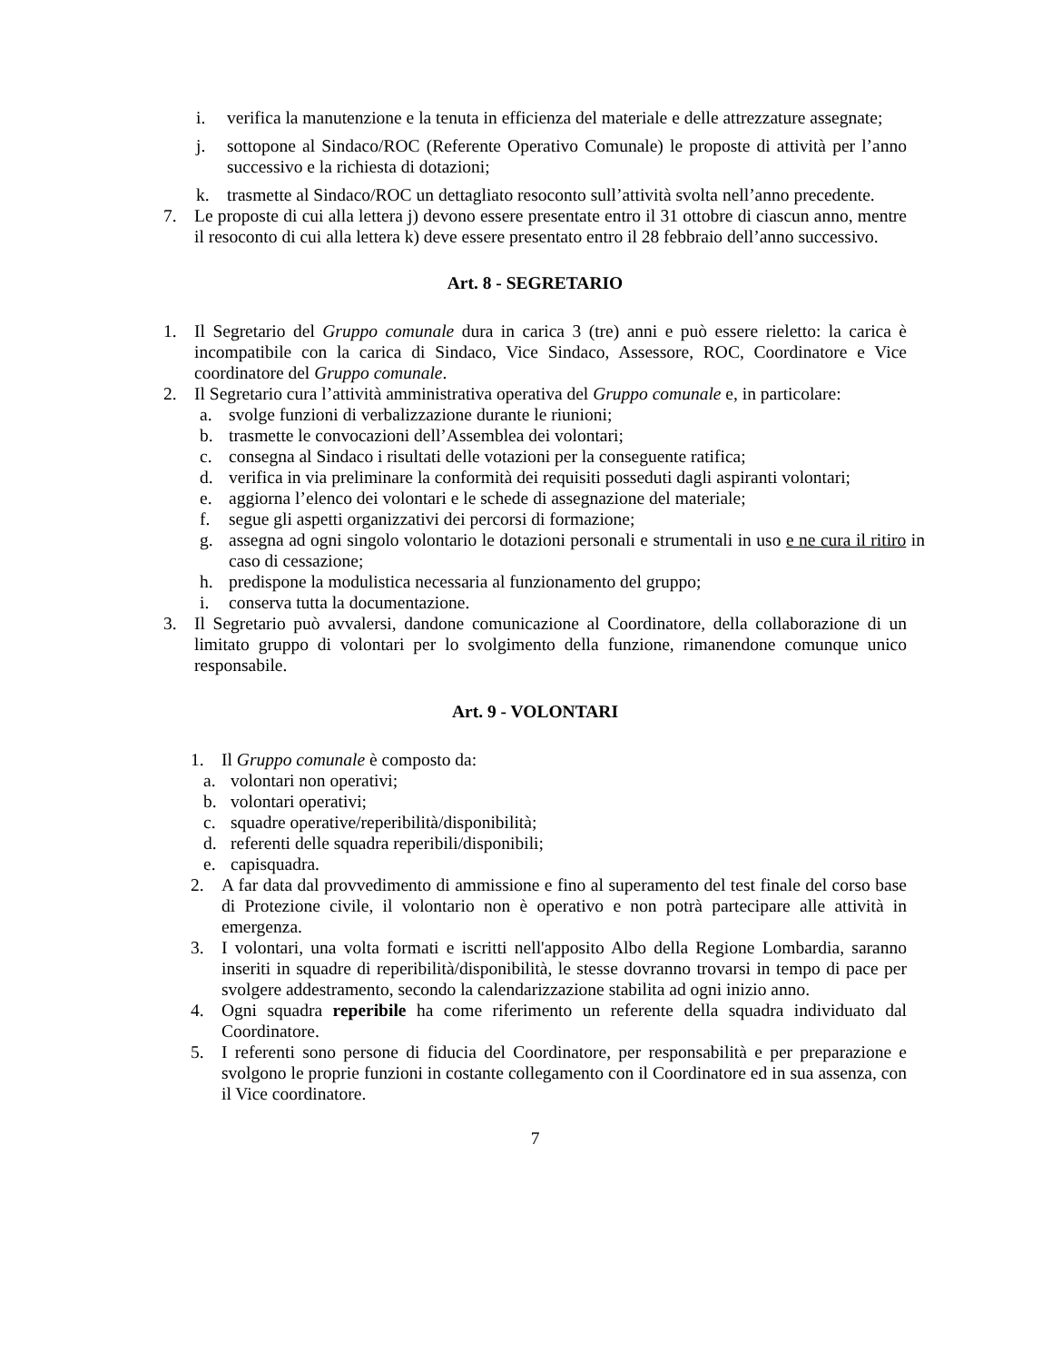i. verifica la manutenzione e la tenuta in efficienza del materiale e delle attrezzature assegnate;
j. sottopone al Sindaco/ROC (Referente Operativo Comunale) le proposte di attività per l’anno successivo e la richiesta di dotazioni;
k. trasmette al Sindaco/ROC un dettagliato resoconto sull’attività svolta nell’anno precedente.
7. Le proposte di cui alla lettera j) devono essere presentate entro il 31 ottobre di ciascun anno, mentre il resoconto di cui alla lettera k) deve essere presentato entro il 28 febbraio dell’anno successivo.
Art. 8 - SEGRETARIO
1. Il Segretario del Gruppo comunale dura in carica 3 (tre) anni e può essere rieletto: la carica è incompatibile con la carica di Sindaco, Vice Sindaco, Assessore, ROC, Coordinatore e Vice coordinatore del Gruppo comunale.
2. Il Segretario cura l’attività amministrativa operativa del Gruppo comunale e, in particolare:
a. svolge funzioni di verbalizzazione durante le riunioni;
b. trasmette le convocazioni dell’Assemblea dei volontari;
c. consegna al Sindaco i risultati delle votazioni per la conseguente ratifica;
d. verifica in via preliminare la conformità dei requisiti posseduti dagli aspiranti volontari;
e. aggiorna l’elenco dei volontari e le schede di assegnazione del materiale;
f. segue gli aspetti organizzativi dei percorsi di formazione;
g. assegna ad ogni singolo volontario le dotazioni personali e strumentali in uso e ne cura il ritiro in caso di cessazione;
h. predispone la modulistica necessaria al funzionamento del gruppo;
i. conserva tutta la documentazione.
3. Il Segretario può avvalersi, dandone comunicazione al Coordinatore, della collaborazione di un limitato gruppo di volontari per lo svolgimento della funzione, rimanendone comunque unico responsabile.
Art. 9 - VOLONTARI
1. Il Gruppo comunale è composto da:
a. volontari non operativi;
b. volontari operativi;
c. squadre operative/reperibilità/disponibilità;
d. referenti delle squadra reperibili/disponibili;
e. capisquadra.
2. A far data dal provvedimento di ammissione e fino al superamento del test finale del corso base di Protezione civile, il volontario non è operativo e non potrà partecipare alle attività in emergenza.
3. I volontari, una volta formati e iscritti nell'apposito Albo della Regione Lombardia, saranno inseriti in squadre di reperibilità/disponibilità, le stesse dovranno trovarsi in tempo di pace per svolgere addestramento, secondo la calendarizzazione stabilita ad ogni inizio anno.
4. Ogni squadra reperibile ha come riferimento un referente della squadra individuato dal Coordinatore.
5. I referenti sono persone di fiducia del Coordinatore, per responsabilità e per preparazione e svolgono le proprie funzioni in costante collegamento con il Coordinatore ed in sua assenza, con il Vice coordinatore.
7